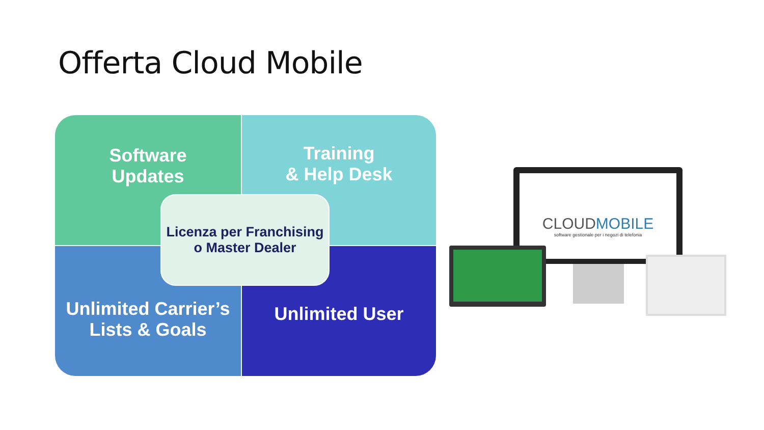Offerta Cloud Mobile
Software
Updates
Training
& Help Desk
Unlimited Carrier’s
Lists & Goals
Unlimited User
Licenza per Franchising
o Master Dealer
CLOUDMOBILE
software gestionale per i negozi di telefonia